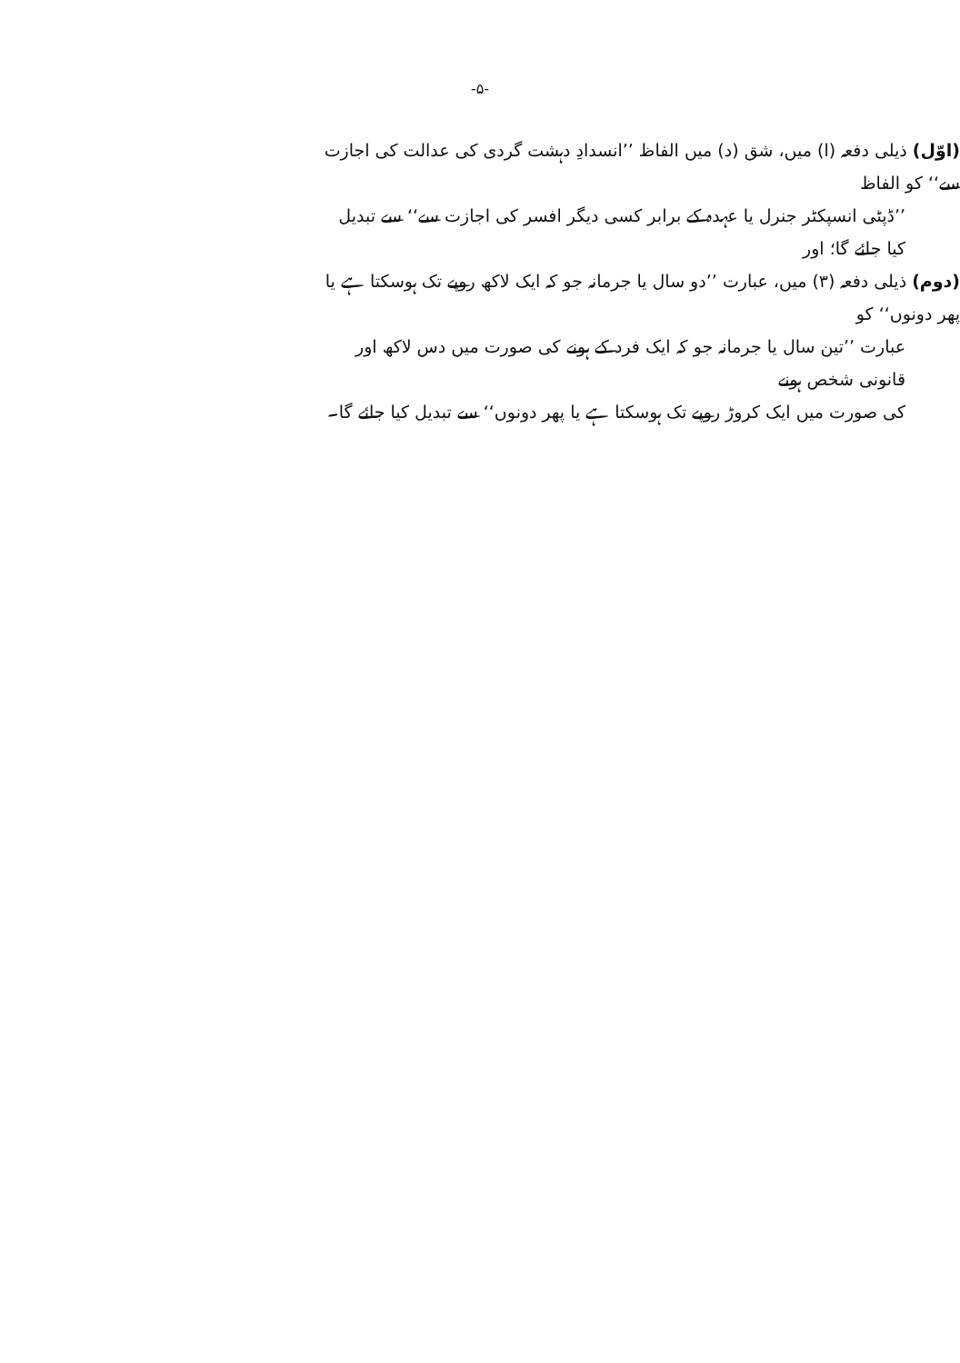-۵-
(اوّل) ذیلی دفعہ (ا) میں، شق (د) میں الفاظ ’’انسدادِ دہشت گردی کی عدالت کی اجازت سے‘‘ کو الفاظ
’’ڈپٹی انسپکٹر جنرل یا عہدہ کے برابر کسی دیگر افسر کی اجازت سے‘‘ سے تبدیل کیا جائے گا؛ اور
(دوم) ذیلی دفعہ (۳) میں، عبارت ’’دو سال یا جرمانہ جو کہ ایک لاکھ روپے تک ہوسکتا ہے یا پھر دونوں‘‘ کو
عبارت ’’تین سال یا جرمانہ جو کہ ایک فرد کے ہونے کی صورت میں دس لاکھ اور قانونی شخص ہونے
کی صورت میں ایک کروڑ روپے تک ہوسکتا ہے یا پھر دونوں‘‘ سے تبدیل کیا جائے گا۔